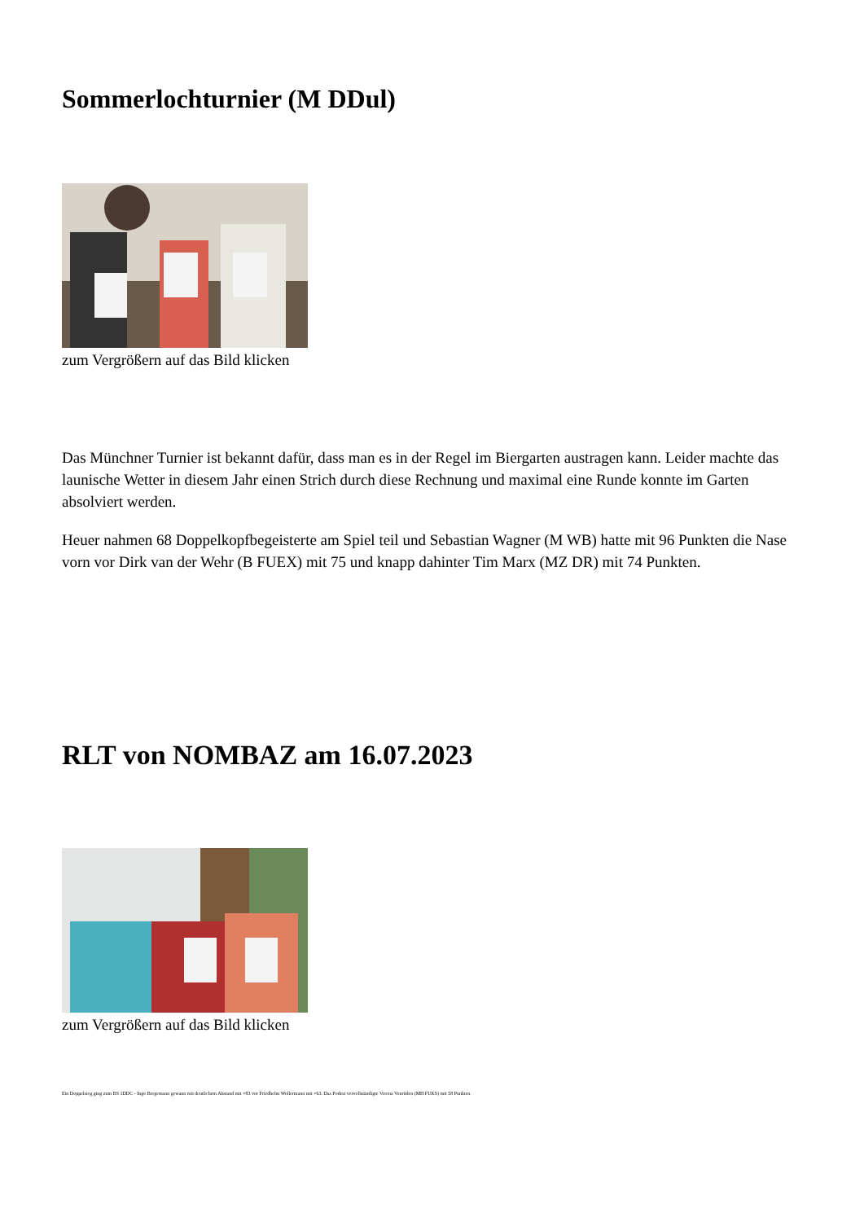Sommerlochturnier (M DDul)
zum Vergrößern auf das Bild klicken
Das Münchner Turnier ist bekannt dafür, dass man es in der Regel im Biergarten austragen kann. Leider machte das launische Wetter in diesem Jahr einen Strich durch diese Rechnung und maximal eine Runde konnte im Garten absolviert werden.
Heuer nahmen 68 Doppelkopfbegeisterte am Spiel teil und Sebastian Wagner (M WB) hatte mit 96 Punkten die Nase vorn vor Dirk van der Wehr (B FUEX) mit 75 und knapp dahinter Tim Marx (MZ DR) mit 74 Punkten.
RLT von NOMBAZ am 16.07.2023
zum Vergrößern auf das Bild klicken
Ein Doppelsieg ging zum BS 1DDC - Ingo Bergemann gewann mit deutlichem Abstand mit +83 vor Friedhelm Wollermann mit +63. Das Podest vervollständigte Verena Vonrüden (MH FUKS) mit 58 Punkten.